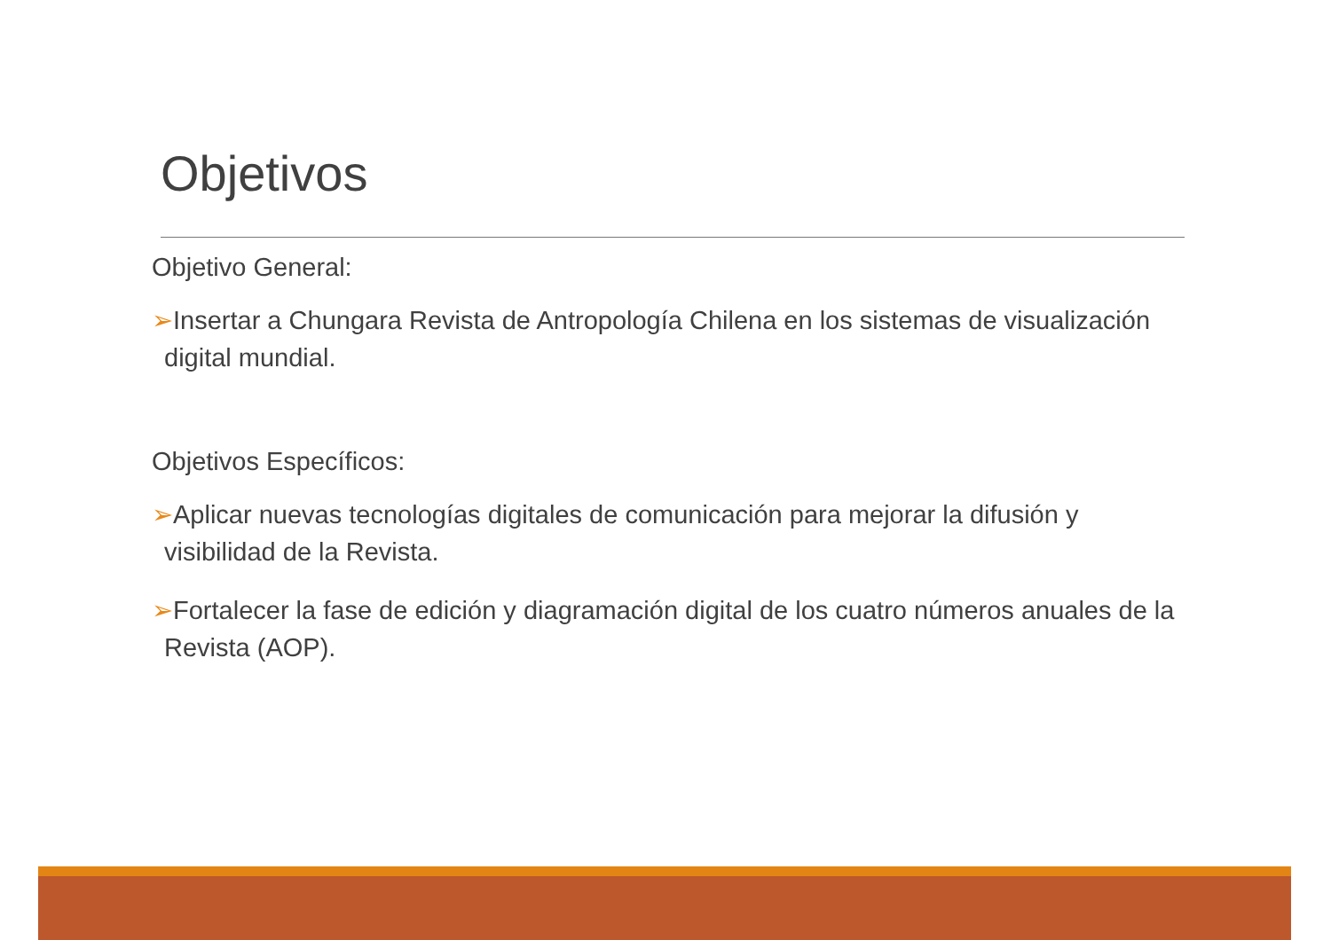Objetivos
Objetivo General:
➢Insertar a Chungara Revista de Antropología Chilena en los sistemas de visualización digital mundial.
Objetivos Específicos:
➢Aplicar nuevas tecnologías digitales de comunicación para mejorar la difusión y visibilidad de la Revista.
➢Fortalecer la fase de edición y diagramación digital de los cuatro números anuales de la Revista (AOP).